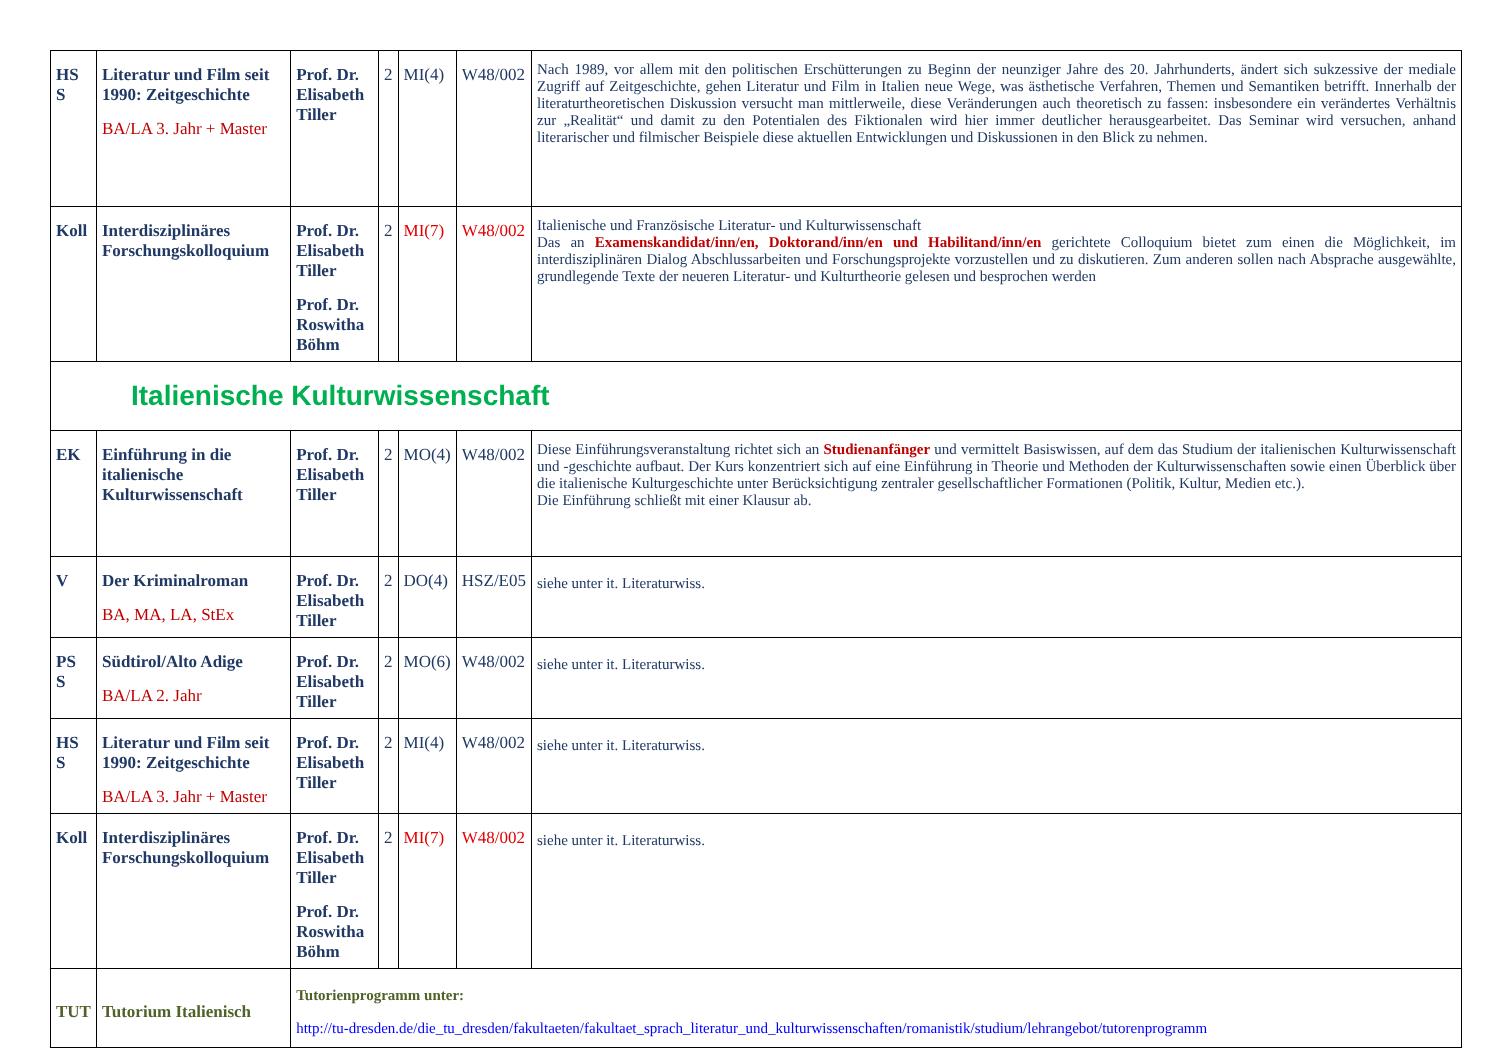| HS S | Literatur und Film seit 1990: Zeitgeschichte BA/LA 3. Jahr + Master | Prof. Dr. Elisabeth Tiller | 2 | MI(4) | W48/002 | Nach 1989, vor allem mit den politischen Erschütterungen zu Beginn der neunziger Jahre des 20. Jahrhunderts, ändert sich sukzessive der mediale Zugriff auf Zeitgeschichte, gehen Literatur und Film in Italien neue Wege, was ästhetische Verfahren, Themen und Semantiken betrifft. Innerhalb der literaturtheoretischen Diskussion versucht man mittlerweile, diese Veränderungen auch theoretisch zu fassen: insbesondere ein verändertes Verhältnis zur „Realität“ und damit zu den Potentialen des Fiktionalen wird hier immer deutlicher herausgearbeitet. Das Seminar wird versuchen, anhand literarischer und filmischer Beispiele diese aktuellen Entwicklungen und Diskussionen in den Blick zu nehmen. |
| Koll | Interdisziplinäres Forschungskolloquium | Prof. Dr. Elisabeth Tiller Prof. Dr. Roswitha Böhm | 2 | MI(7) | W48/002 | Italienische und Französische Literatur- und Kulturwissenschaft Das an Examenskandidat/inn/en, Doktorand/inn/en und Habilitand/inn/en gerichtete Colloquium bietet zum einen die Möglichkeit, im interdisziplinären Dialog Abschlussarbeiten und Forschungsprojekte vorzustellen und zu diskutieren. Zum anderen sollen nach Absprache ausgewählte, grundlegende Texte der neueren Literatur- und Kulturtheorie gelesen und besprochen werden |
| Italienische Kulturwissenschaft | | | | | | |
| EK | Einführung in die italienische Kulturwissenschaft | Prof. Dr. Elisabeth Tiller | 2 | MO(4) | W48/002 | Diese Einführungsveranstaltung richtet sich an Studienanfänger und vermittelt Basiswissen, auf dem das Studium der italienischen Kulturwissenschaft und -geschichte aufbaut. Der Kurs konzentriert sich auf eine Einführung in Theorie und Methoden der Kulturwissenschaften sowie einen Überblick über die italienische Kulturgeschichte unter Berücksichtigung zentraler gesellschaftlicher Formationen (Politik, Kultur, Medien etc.). Die Einführung schließt mit einer Klausur ab. |
| V | Der Kriminalroman BA, MA, LA, StEx | Prof. Dr. Elisabeth Tiller | 2 | DO(4) | HSZ/E05 | siehe unter it. Literaturwiss. |
| PS S | Südtirol/Alto Adige BA/LA 2. Jahr | Prof. Dr. Elisabeth Tiller | 2 | MO(6) | W48/002 | siehe unter it. Literaturwiss. |
| HS S | Literatur und Film seit 1990: Zeitgeschichte BA/LA 3. Jahr + Master | Prof. Dr. Elisabeth Tiller | 2 | MI(4) | W48/002 | siehe unter it. Literaturwiss. |
| Koll | Interdisziplinäres Forschungskolloquium | Prof. Dr. Elisabeth Tiller Prof. Dr. Roswitha Böhm | 2 | MI(7) | W48/002 | siehe unter it. Literaturwiss. |
| TUT | Tutorium Italienisch | Tutorienprogramm unter: http://tu-dresden.de/die_tu_dresden/fakultaeten/fakultaet_sprach_literatur_und_kulturwissenschaften/romanistik/studium/lehrangebot/tutorenprogramm | | | | |